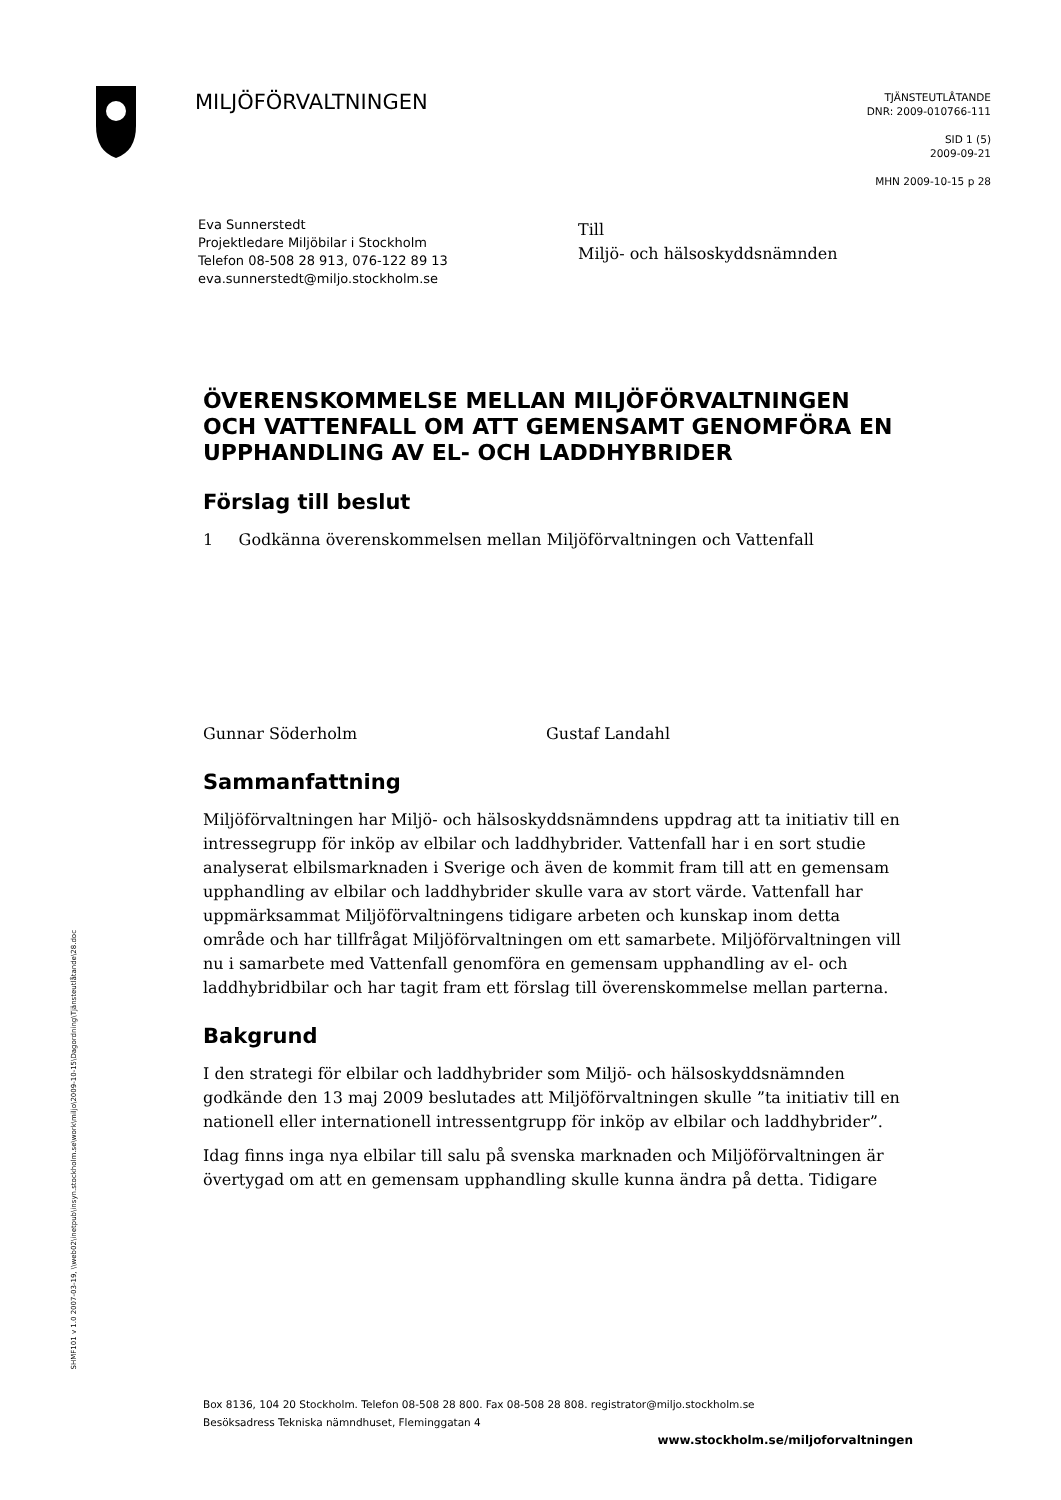MILJÖFÖRVALTNINGEN
TJÄNSTEUTLÅTANDE
DNR: 2009-010766-111
SID 1 (5)
2009-09-21
MHN 2009-10-15 p 28
Eva Sunnerstedt
Projektledare Miljöbilar i Stockholm
Telefon 08-508 28 913, 076-122 89 13
eva.sunnerstedt@miljo.stockholm.se
Till
Miljö- och hälsoskyddsnämnden
ÖVERENSKOMMELSE MELLAN MILJÖFÖRVALTNINGEN OCH VATTENFALL OM ATT GEMENSAMT GENOMFÖRA EN UPPHANDLING AV EL- OCH LADDHYBRIDER
Förslag till beslut
1 Godkänna överenskommelsen mellan Miljöförvaltningen och Vattenfall
Gunnar Söderholm Gustaf Landahl
Sammanfattning
Miljöförvaltningen har Miljö- och hälsoskyddsnämndens uppdrag att ta initiativ till en intressegrupp för inköp av elbilar och laddhybrider. Vattenfall har i en sort studie analyserat elbilsmarknaden i Sverige och även de kommit fram till att en gemensam upphandling av elbilar och laddhybrider skulle vara av stort värde. Vattenfall har uppmärksammat Miljöförvaltningens tidigare arbeten och kunskap inom detta område och har tillfrågat Miljöförvaltningen om ett samarbete. Miljöförvaltningen vill nu i samarbete med Vattenfall genomföra en gemensam upphandling av el- och laddhybridbilar och har tagit fram ett förslag till överenskommelse mellan parterna.
Bakgrund
I den strategi för elbilar och laddhybrider som Miljö- och hälsoskyddsnämnden godkände den 13 maj 2009 beslutades att Miljöförvaltningen skulle ”ta initiativ till en nationell eller internationell intressentgrupp för inköp av elbilar och laddhybrider”.
Idag finns inga nya elbilar till salu på svenska marknaden och Miljöförvaltningen är övertygad om att en gemensam upphandling skulle kunna ändra på detta. Tidigare
SHMF101 v 1.0 2007-03-19, \\web02\inetpub\insyn.stockholm.se\work\miljo\2009-10-15\Dagordning\Tjänsteutlåtande\28.doc
Box 8136, 104 20 Stockholm. Telefon 08-508 28 800. Fax 08-508 28 808. registrator@miljo.stockholm.se
Besöksadress Tekniska nämndhuset, Fleminggatan 4
www.stockholm.se/miljoforvaltningen